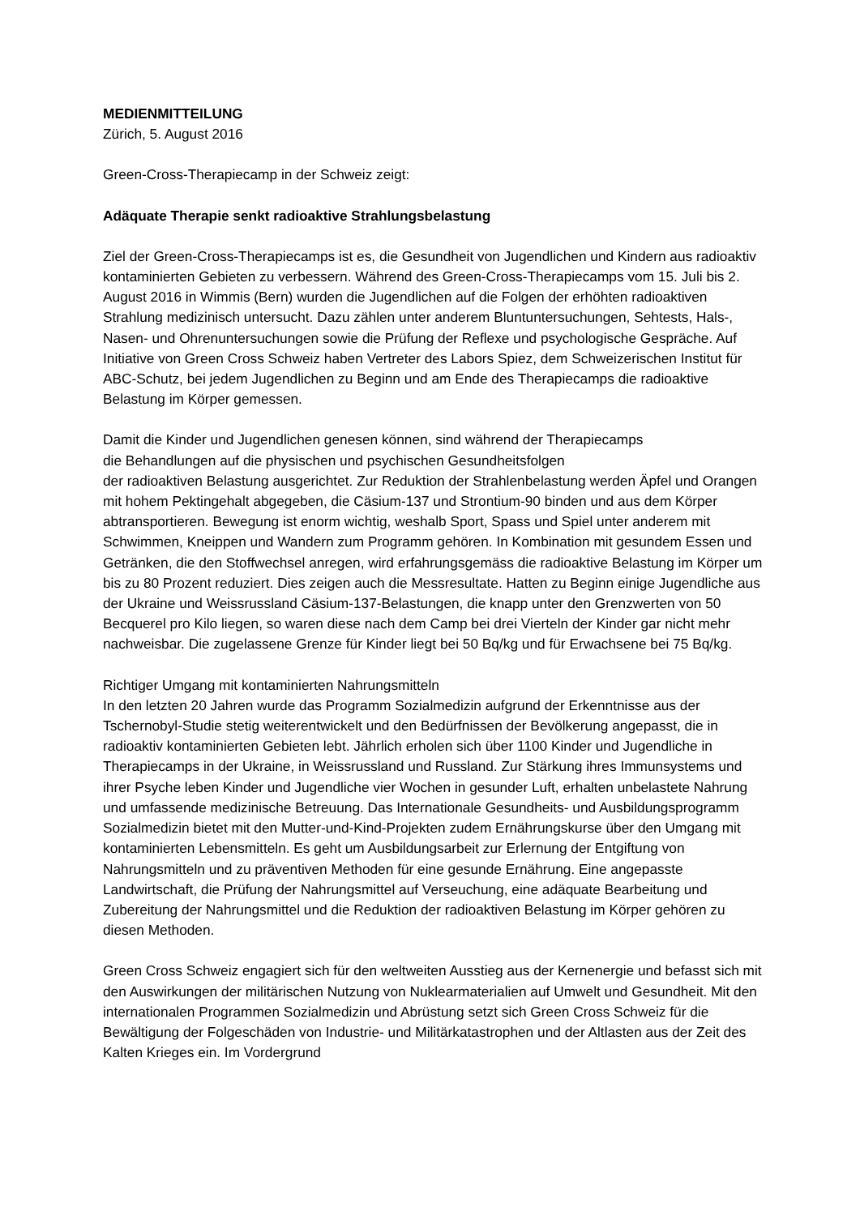MEDIENMITTEILUNG
Zürich, 5. August 2016
Green-Cross-Therapiecamp in der Schweiz zeigt:
Adäquate Therapie senkt radioaktive Strahlungsbelastung
Ziel der Green-Cross-Therapiecamps ist es, die Gesundheit von Jugendlichen und Kindern aus radioaktiv kontaminierten Gebieten zu verbessern. Während des Green-Cross-Therapiecamps vom 15. Juli bis 2. August 2016 in Wimmis (Bern) wurden die Jugendlichen auf die Folgen der erhöhten radioaktiven Strahlung medizinisch untersucht. Dazu zählen unter anderem Bluntuntersuchungen, Sehtests, Hals-, Nasen- und Ohrenuntersuchungen sowie die Prüfung der Reflexe und psychologische Gespräche. Auf Initiative von Green Cross Schweiz haben Vertreter des Labors Spiez, dem Schweizerischen Institut für ABC-Schutz, bei jedem Jugendlichen zu Beginn und am Ende des Therapiecamps die radioaktive Belastung im Körper gemessen.
Damit die Kinder und Jugendlichen genesen können, sind während der Therapiecamps
die Behandlungen auf die physischen und psychischen Gesundheitsfolgen
der radioaktiven Belastung ausgerichtet. Zur Reduktion der Strahlenbelastung werden Äpfel und Orangen mit hohem Pektingehalt abgegeben, die Cäsium-137 und Strontium-90 binden und aus dem Körper abtransportieren. Bewegung ist enorm wichtig, weshalb Sport, Spass und Spiel unter anderem mit Schwimmen, Kneippen und Wandern zum Programm gehören. In Kombination mit gesundem Essen und Getränken, die den Stoffwechsel anregen, wird erfahrungsgemäss die radioaktive Belastung im Körper um bis zu 80 Prozent reduziert. Dies zeigen auch die Messresultate. Hatten zu Beginn einige Jugendliche aus der Ukraine und Weissrussland Cäsium-137-Belastungen, die knapp unter den Grenzwerten von 50 Becquerel pro Kilo liegen, so waren diese nach dem Camp bei drei Vierteln der Kinder gar nicht mehr nachweisbar. Die zugelassene Grenze für Kinder liegt bei 50 Bq/kg und für Erwachsene bei 75 Bq/kg.
Richtiger Umgang mit kontaminierten Nahrungsmitteln
In den letzten 20 Jahren wurde das Programm Sozialmedizin aufgrund der Erkenntnisse aus der Tschernobyl-Studie stetig weiterentwickelt und den Bedürfnissen der Bevölkerung angepasst, die in radioaktiv kontaminierten Gebieten lebt. Jährlich erholen sich über 1100 Kinder und Jugendliche in Therapiecamps in der Ukraine, in Weissrussland und Russland. Zur Stärkung ihres Immunsystems und ihrer Psyche leben Kinder und Jugendliche vier Wochen in gesunder Luft, erhalten unbelastete Nahrung und umfassende medizinische Betreuung. Das Internationale Gesundheits- und Ausbildungsprogramm Sozialmedizin bietet mit den Mutter-und-Kind-Projekten zudem Ernährungskurse über den Umgang mit kontaminierten Lebensmitteln. Es geht um Ausbildungsarbeit zur Erlernung der Entgiftung von Nahrungsmitteln und zu präventiven Methoden für eine gesunde Ernährung. Eine angepasste Landwirtschaft, die Prüfung der Nahrungsmittel auf Verseuchung, eine adäquate Bearbeitung und Zubereitung der Nahrungsmittel und die Reduktion der radioaktiven Belastung im Körper gehören zu diesen Methoden.
Green Cross Schweiz engagiert sich für den weltweiten Ausstieg aus der Kernenergie und befasst sich mit den Auswirkungen der militärischen Nutzung von Nuklearmaterialien auf Umwelt und Gesundheit. Mit den internationalen Programmen Sozialmedizin und Abrüstung setzt sich Green Cross Schweiz für die Bewältigung der Folgeschäden von Industrie- und Militärkatastrophen und der Altlasten aus der Zeit des Kalten Krieges ein. Im Vordergrund